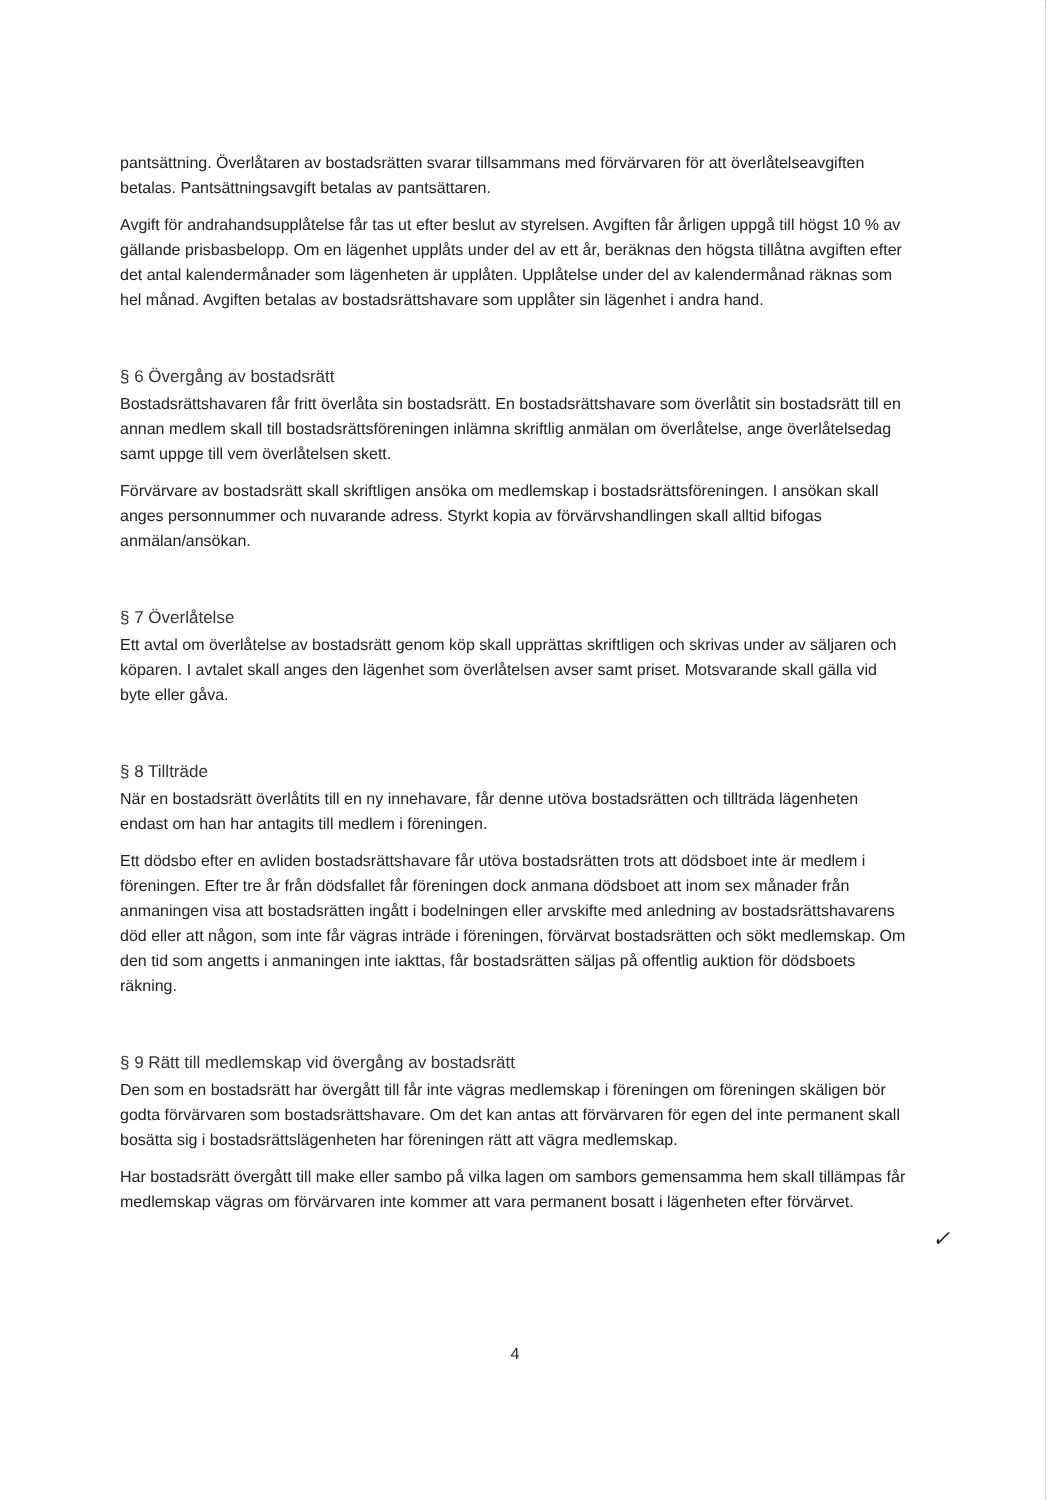pantsättning. Överlåtaren av bostadsrätten svarar tillsammans med förvärvaren för att överlåtelseavgiften betalas. Pantsättningsavgift betalas av pantsättaren.
Avgift för andrahandsupplåtelse får tas ut efter beslut av styrelsen. Avgiften får årligen uppgå till högst 10 % av gällande prisbasbelopp. Om en lägenhet upplåts under del av ett år, beräknas den högsta tillåtna avgiften efter det antal kalendermånader som lägenheten är upplåten. Upplåtelse under del av kalendermånad räknas som hel månad. Avgiften betalas av bostadsrättshavare som upplåter sin lägenhet i andra hand.
§ 6 Övergång av bostadsrätt
Bostadsrättshavaren får fritt överlåta sin bostadsrätt. En bostadsrättshavare som överlåtit sin bostadsrätt till en annan medlem skall till bostadsrättsföreningen inlämna skriftlig anmälan om överlåtelse, ange överlåtelsedag samt uppge till vem överlåtelsen skett.
Förvärvare av bostadsrätt skall skriftligen ansöka om medlemskap i bostadsrättsföreningen. I ansökan skall anges personnummer och nuvarande adress. Styrkt kopia av förvärvshandlingen skall alltid bifogas anmälan/ansökan.
§ 7 Överlåtelse
Ett avtal om överlåtelse av bostadsrätt genom köp skall upprättas skriftligen och skrivas under av säljaren och köparen. I avtalet skall anges den lägenhet som överlåtelsen avser samt priset. Motsvarande skall gälla vid byte eller gåva.
§ 8 Tillträde
När en bostadsrätt överlåtits till en ny innehavare, får denne utöva bostadsrätten och tillträda lägenheten endast om han har antagits till medlem i föreningen.
Ett dödsbo efter en avliden bostadsrättshavare får utöva bostadsrätten trots att dödsboet inte är medlem i föreningen. Efter tre år från dödsfallet får föreningen dock anmana dödsboet att inom sex månader från anmaningen visa att bostadsrätten ingått i bodelningen eller arvskifte med anledning av bostadsrättshavarens död eller att någon, som inte får vägras inträde i föreningen, förvärvat bostadsrätten och sökt medlemskap. Om den tid som angetts i anmaningen inte iakttas, får bostadsrätten säljas på offentlig auktion för dödsboets räkning.
§ 9 Rätt till medlemskap vid övergång av bostadsrätt
Den som en bostadsrätt har övergått till får inte vägras medlemskap i föreningen om föreningen skäligen bör godta förvärvaren som bostadsrättshavare. Om det kan antas att förvärvaren för egen del inte permanent skall bosätta sig i bostadsrättslägenheten har föreningen rätt att vägra medlemskap.
Har bostadsrätt övergått till make eller sambo på vilka lagen om sambors gemensamma hem skall tillämpas får medlemskap vägras om förvärvaren inte kommer att vara permanent bosatt i lägenheten efter förvärvet.
✓
4